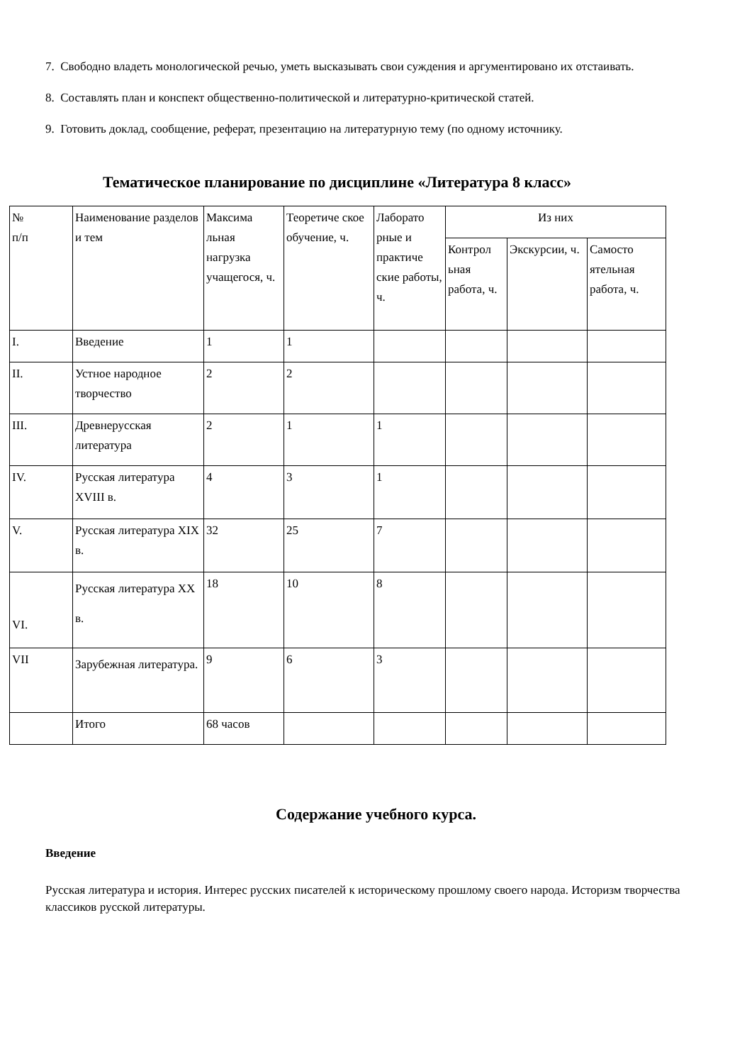7. Свободно владеть монологической речью, уметь высказывать свои суждения и аргументировано их отстаивать.
8. Составлять план и конспект общественно-политической и литературно-критической статей.
9. Готовить доклад, сообщение, реферат, презентацию на литературную тему (по одному источнику.
Тематическое планирование по дисциплине «Литература 8 класс»
| № п/п | Наименование разделов и тем | Максима льная нагрузка учащегося, ч. | Теоретиче ское обучение, ч. | Лаборато рные и практиче ские работы, ч. | Из них | | |
| | | | | | Контрол ьная работа, ч. | Экскурсии, ч. | Самосто ятельная работа, ч. |
| I. | Введение | 1 | 1 | | | | |
| II. | Устное народное творчество | 2 | 2 | | | | |
| III. | Древнерусская литература | 2 | 1 | 1 | | | |
| IV. | Русская литература XVIII в. | 4 | 3 | 1 | | | |
| V. | Русская литература XIX в. | 32 | 25 | 7 | | | |
| VI. | Русская литература XX в. | 18 | 10 | 8 | | | |
| VII | Зарубежная литература. | 9 | 6 | 3 | | | |
| | Итого | 68 часов | | | | | |
Содержание учебного курса.
Введение
Русская литература и история. Интерес русских писателей к историческому прошлому своего народа. Историзм творчества классиков русской литературы.